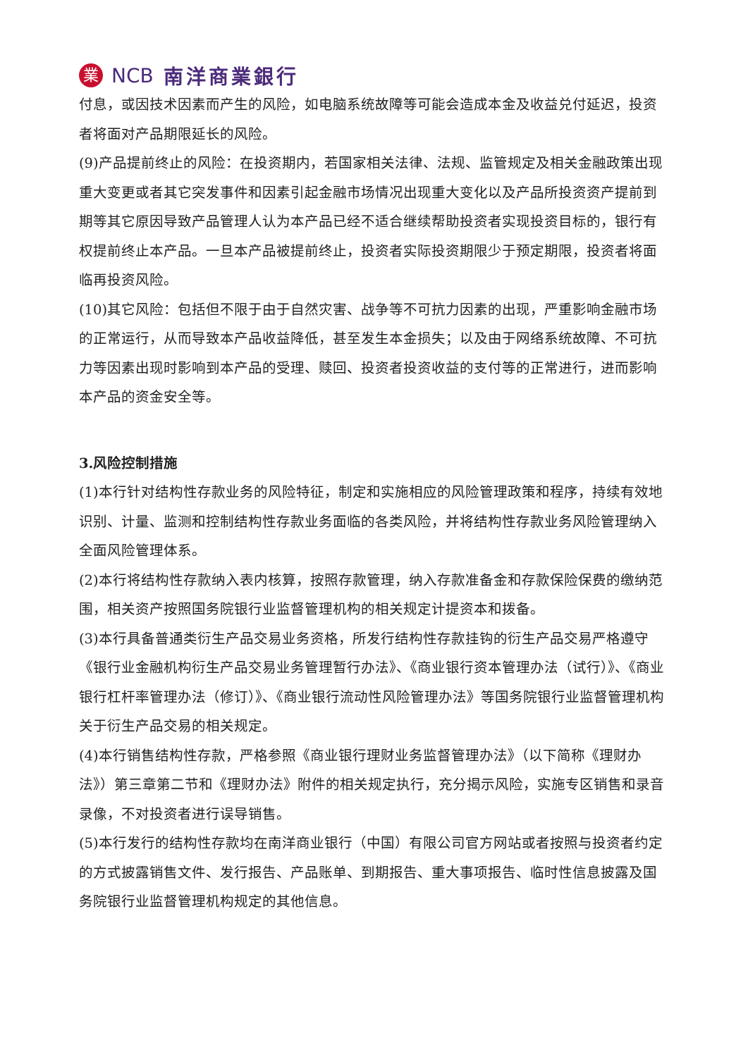業
NCB 南洋商業銀行
付息，或因技术因素而产生的风险，如电脑系统故障等可能会造成本金及收益兑付延迟，投资者将面对产品期限延长的风险。
(9)产品提前终止的风险：在投资期内，若国家相关法律、法规、监管规定及相关金融政策出现重大变更或者其它突发事件和因素引起金融市场情况出现重大变化以及产品所投资资产提前到期等其它原因导致产品管理人认为本产品已经不适合继续帮助投资者实现投资目标的，银行有权提前终止本产品。一旦本产品被提前终止，投资者实际投资期限少于预定期限，投资者将面临再投资风险。
(10)其它风险：包括但不限于由于自然灾害、战争等不可抗力因素的出现，严重影响金融市场的正常运行，从而导致本产品收益降低，甚至发生本金损失；以及由于网络系统故障、不可抗力等因素出现时影响到本产品的受理、赎回、投资者投资收益的支付等的正常进行，进而影响本产品的资金安全等。
3.风险控制措施
(1)本行针对结构性存款业务的风险特征，制定和实施相应的风险管理政策和程序，持续有效地识别、计量、监测和控制结构性存款业务面临的各类风险，并将结构性存款业务风险管理纳入全面风险管理体系。
(2)本行将结构性存款纳入表内核算，按照存款管理，纳入存款准备金和存款保险保费的缴纳范围，相关资产按照国务院银行业监督管理机构的相关规定计提资本和拨备。
(3)本行具备普通类衍生产品交易业务资格，所发行结构性存款挂钩的衍生产品交易严格遵守《银行业金融机构衍生产品交易业务管理暂行办法》、《商业银行资本管理办法（试行）》、《商业银行杠杆率管理办法（修订）》、《商业银行流动性风险管理办法》等国务院银行业监督管理机构关于衍生产品交易的相关规定。
(4)本行销售结构性存款，严格参照《商业银行理财业务监督管理办法》（以下简称《理财办法》）第三章第二节和《理财办法》附件的相关规定执行，充分揭示风险，实施专区销售和录音录像，不对投资者进行误导销售。
(5)本行发行的结构性存款均在南洋商业银行（中国）有限公司官方网站或者按照与投资者约定的方式披露销售文件、发行报告、产品账单、到期报告、重大事项报告、临时性信息披露及国务院银行业监督管理机构规定的其他信息。